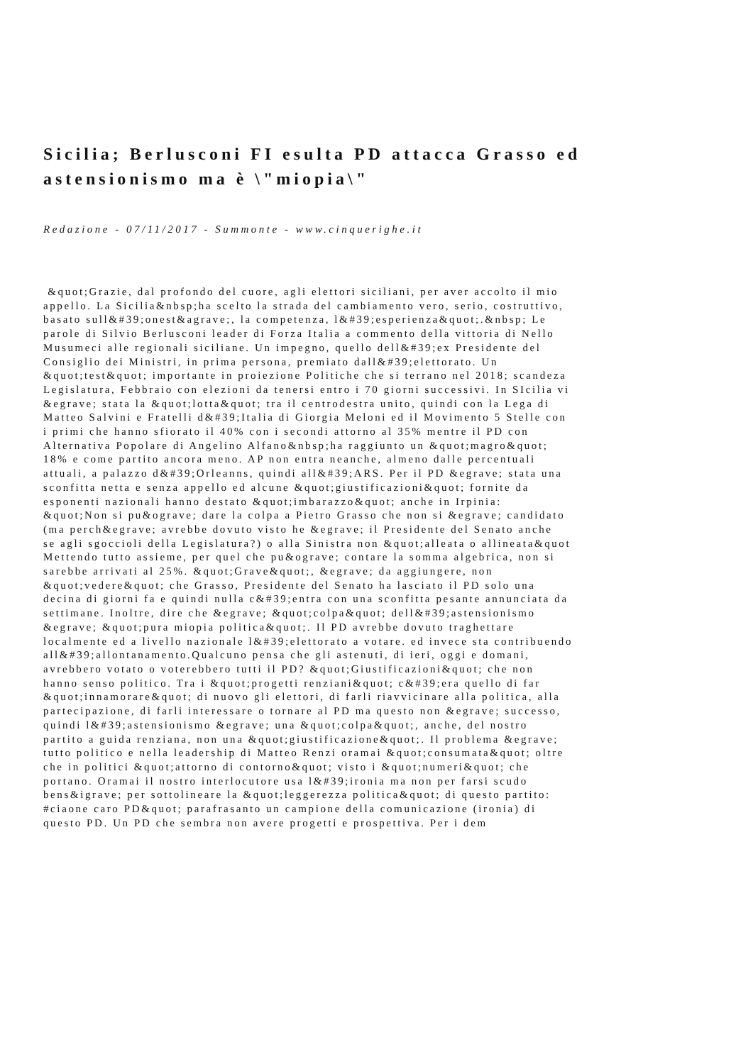Sicilia; Berlusconi FI esulta PD attacca Grasso ed
astensionismo ma è \"miopia\"
Redazione - 07/11/2017 - Summonte - www.cinquerighe.it
&quot;Grazie, dal profondo del cuore, agli elettori siciliani, per aver accolto il mio
appello. La Sicilia&nbsp;ha scelto la strada del cambiamento vero, serio, costruttivo,
basato sull&#39;onest&agrave;, la competenza, l&#39;esperienza&quot;.&nbsp; Le
parole di Silvio Berlusconi leader di Forza Italia a commento della vittoria di Nello
Musumeci alle regionali siciliane. Un impegno, quello dell&#39;ex Presidente del
Consiglio dei Ministri, in prima persona, premiato dall&#39;elettorato. Un
&quot;test&quot; importante in proiezione Politiche che si terrano nel 2018; scandeza
Legislatura, Febbraio con elezioni da tenersi entro i 70 giorni successivi. In SIcilia vi
&egrave; stata la &quot;lotta&quot; tra il centrodestra unito, quindi con la Lega di
Matteo Salvini e Fratelli d&#39;Italia di Giorgia Meloni ed il Movimento 5 Stelle con
i primi che hanno sfiorato il 40% con i secondi attorno al 35% mentre il PD con
Alternativa Popolare di Angelino Alfano&nbsp;ha raggiunto un &quot;magro&quot;
18% e come partito ancora meno. AP non entra neanche, almeno dalle percentuali
attuali, a palazzo d&#39;Orleanns, quindi all&#39;ARS. Per il PD &egrave; stata una
sconfitta netta e senza appello ed alcune &quot;giustificazioni&quot; fornite da
esponenti nazionali hanno destato &quot;imbarazzo&quot; anche in Irpinia:
&quot;Non si pu&ograve; dare la colpa a Pietro Grasso che non si &egrave; candidato
(ma perch&egrave; avrebbe dovuto visto he &egrave; il Presidente del Senato anche
se agli sgoccioli della Legislatura?) o alla Sinistra non &quot;alleata o allineata&quot
Mettendo tutto assieme, per quel che pu&ograve; contare la somma algebrica, non si
sarebbe arrivati al 25%. &quot;Grave&quot;, &egrave; da aggiungere, non
&quot;vedere&quot; che Grasso, Presidente del Senato ha lasciato il PD solo una
decina di giorni fa e quindi nulla c&#39;entra con una sconfitta pesante annunciata da
settimane. Inoltre, dire che &egrave; &quot;colpa&quot; dell&#39;astensionismo
&egrave; &quot;pura miopia politica&quot;. Il PD avrebbe dovuto traghettare
localmente ed a livello nazionale l&#39;elettorato a votare. ed invece sta contribuendo
all&#39;allontanamento.Qualcuno pensa che gli astenuti, di ieri, oggi e domani,
avrebbero votato o voterebbero tutti il PD? &quot;Giustificazioni&quot; che non
hanno senso politico. Tra i &quot;progetti renziani&quot; c&#39;era quello di far
&quot;innamorare&quot; di nuovo gli elettori, di farli riavvicinare alla politica, alla
partecipazione, di farli interessare o tornare al PD ma questo non &egrave; successo,
quindi l&#39;astensionismo &egrave; una &quot;colpa&quot;, anche, del nostro
partito a guida renziana, non una &quot;giustificazione&quot;. Il problema &egrave;
tutto politico e nella leadership di Matteo Renzi oramai &quot;consumata&quot; oltre
che in politici &quot;attorno di contorno&quot; visto i &quot;numeri&quot; che
portano. Oramai il nostro interlocutore usa l&#39;ironia ma non per farsi scudo
bens&igrave; per sottolineare la &quot;leggerezza politica&quot; di questo partito:
#ciaone caro PD&quot; parafrasanto un campione della comunicazione (ironia) di
questo PD. Un PD che sembra non avere progetti e prospettiva. Per i dem